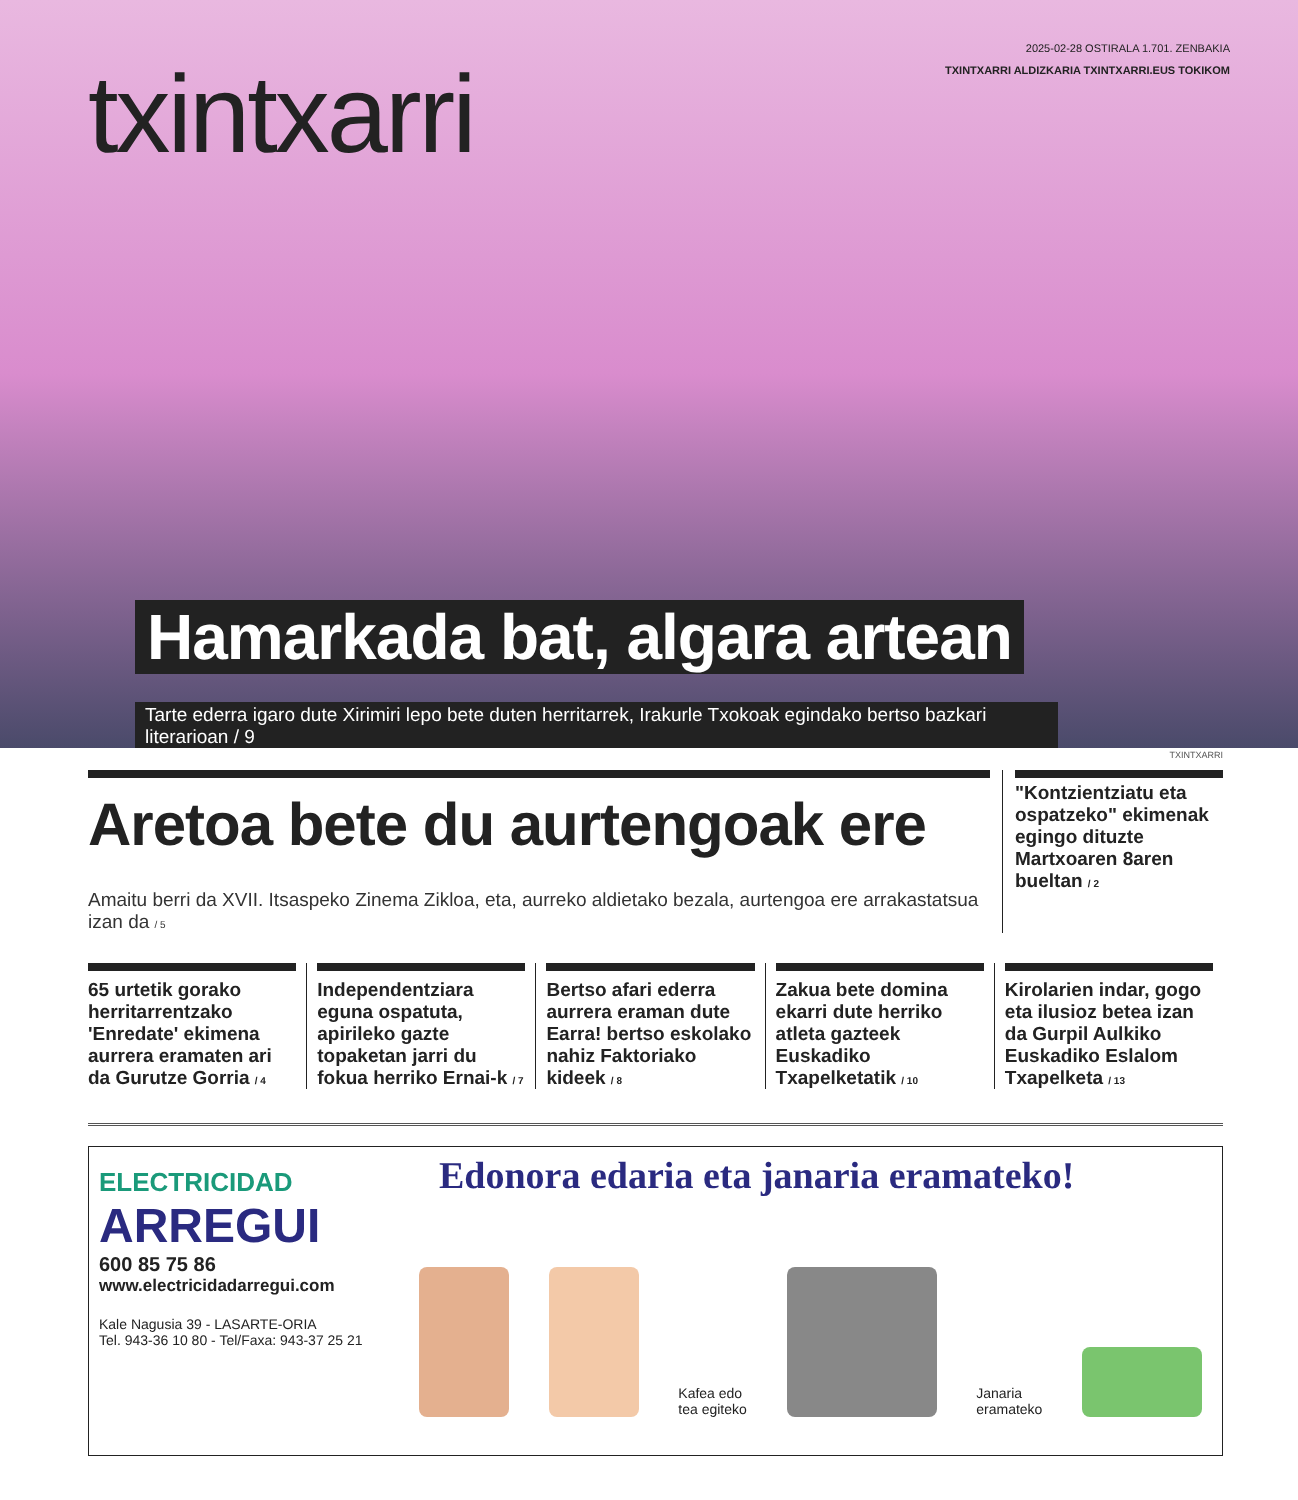txintxarri
2025-02-28 OSTIRALA 1.701. ZENBAKIA
TXINTXARRI ALDIZKARIA TXINTXARRI.EUS TOKIKOM
Hamarkada bat, algara artean
Tarte ederra igaro dute Xirimiri lepo bete duten herritarrek, Irakurle Txokoak egindako bertso bazkari literarioan / 9
TXINTXARRI
Aretoa bete du aurtengoak ere
Amaitu berri da XVII. Itsaspeko Zinema Zikloa, eta, aurreko aldietako bezala, aurtengoa ere arrakastatsua izan da / 5
"Kontzientziatu eta ospatzeko" ekimenak egingo dituzte Martxoaren 8aren bueltan / 2
65 urtetik gorako herritarrentzako 'Enredate' ekimena aurrera eramaten ari da Gurutze Gorria / 4
Independentziara eguna ospatuta, apirileko gazte topaketan jarri du fokua herriko Ernai-k / 7
Bertso afari ederra aurrera eraman dute Earra! bertso eskolako nahiz Faktoriako kideek / 8
Zakua bete domina ekarri dute herriko atleta gazteek Euskadiko Txapelketatik / 10
Kirolarien indar, gogo eta ilusioz betea izan da Gurpil Aulkiko Euskadiko Eslalom Txapelketa / 13
ELECTRICIDAD
ARREGUI
600 85 75 86
www.electricidadarregui.com
Kale Nagusia 39 - LASARTE-ORIA
Tel. 943-36 10 80 - Tel/Faxa: 943-37 25 21
Edonora edaria eta janaria eramateko!
Kafea edo
tea egiteko
Janaria
eramateko